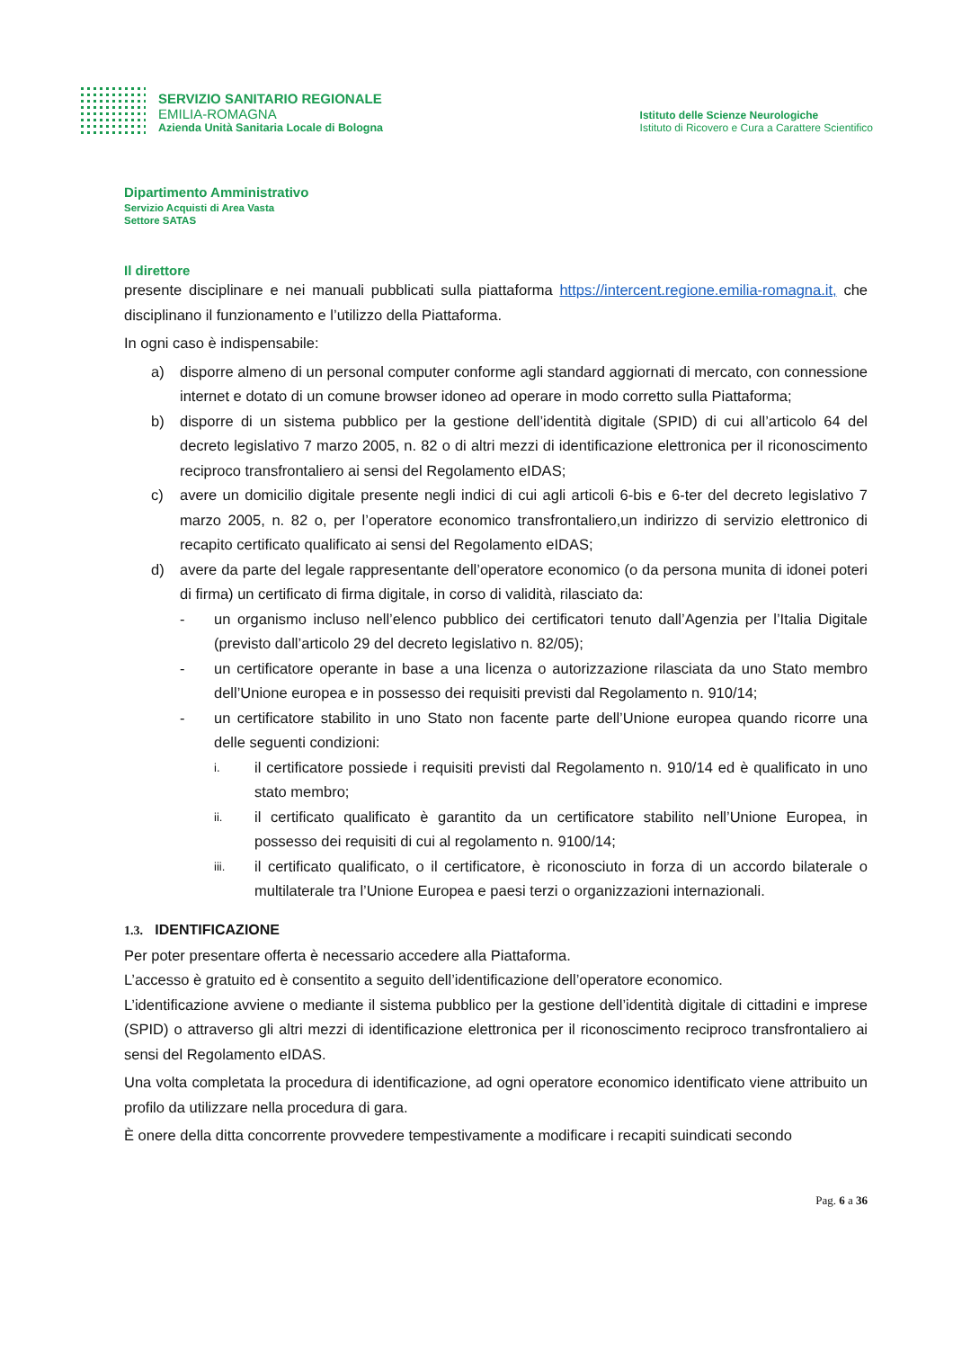SERVIZIO SANITARIO REGIONALE
EMILIA-ROMAGNA
Azienda Unità Sanitaria Locale di Bologna
Istituto delle Scienze Neurologiche
Istituto di Ricovero e Cura a Carattere Scientifico
Dipartimento Amministrativo
Servizio Acquisti di Area Vasta
Settore SATAS
Il direttore
presente disciplinare e nei manuali pubblicati sulla piattaforma https://intercent.regione.emilia-romagna.it, che disciplinano il funzionamento e l’utilizzo della Piattaforma.
In ogni caso è indispensabile:
a) disporre almeno di un personal computer conforme agli standard aggiornati di mercato, con connessione internet e dotato di un comune browser idoneo ad operare in modo corretto sulla Piattaforma;
b) disporre di un sistema pubblico per la gestione dell’identità digitale (SPID) di cui all’articolo 64 del decreto legislativo 7 marzo 2005, n. 82 o di altri mezzi di identificazione elettronica per il riconoscimento reciproco transfrontaliero ai sensi del Regolamento eIDAS;
c) avere un domicilio digitale presente negli indici di cui agli articoli 6-bis e 6-ter del decreto legislativo 7 marzo 2005, n. 82 o, per l’operatore economico transfrontaliero,un indirizzo di servizio elettronico di recapito certificato qualificato ai sensi del Regolamento eIDAS;
d) avere da parte del legale rappresentante dell’operatore economico (o da persona munita di idonei poteri di firma) un certificato di firma digitale, in corso di validità, rilasciato da:
- un organismo incluso nell’elenco pubblico dei certificatori tenuto dall’Agenzia per l’Italia Digitale (previsto dall’articolo 29 del decreto legislativo n. 82/05);
- un certificatore operante in base a una licenza o autorizzazione rilasciata da uno Stato membro dell’Unione europea e in possesso dei requisiti previsti dal Regolamento n. 910/14;
- un certificatore stabilito in uno Stato non facente parte dell’Unione europea quando ricorre una delle seguenti condizioni:
i. il certificatore possiede i requisiti previsti dal Regolamento n. 910/14 ed è qualificato in uno stato membro;
ii. il certificato qualificato è garantito da un certificatore stabilito nell’Unione Europea, in possesso dei requisiti di cui al regolamento n. 9100/14;
iii. il certificato qualificato, o il certificatore, è riconosciuto in forza di un accordo bilaterale o multilaterale tra l’Unione Europea e paesi terzi o organizzazioni internazionali.
1.3. IDENTIFICAZIONE
Per poter presentare offerta è necessario accedere alla Piattaforma.
L’accesso è gratuito ed è consentito a seguito dell’identificazione dell’operatore economico.
L’identificazione avviene o mediante il sistema pubblico per la gestione dell’identità digitale di cittadini e imprese (SPID) o attraverso gli altri mezzi di identificazione elettronica per il riconoscimento reciproco transfrontaliero ai sensi del Regolamento eIDAS.
Una volta completata la procedura di identificazione, ad ogni operatore economico identificato viene attribuito un profilo da utilizzare nella procedura di gara.
È onere della ditta concorrente provvedere tempestivamente a modificare i recapiti suindicati secondo
Pag. 6 a 36